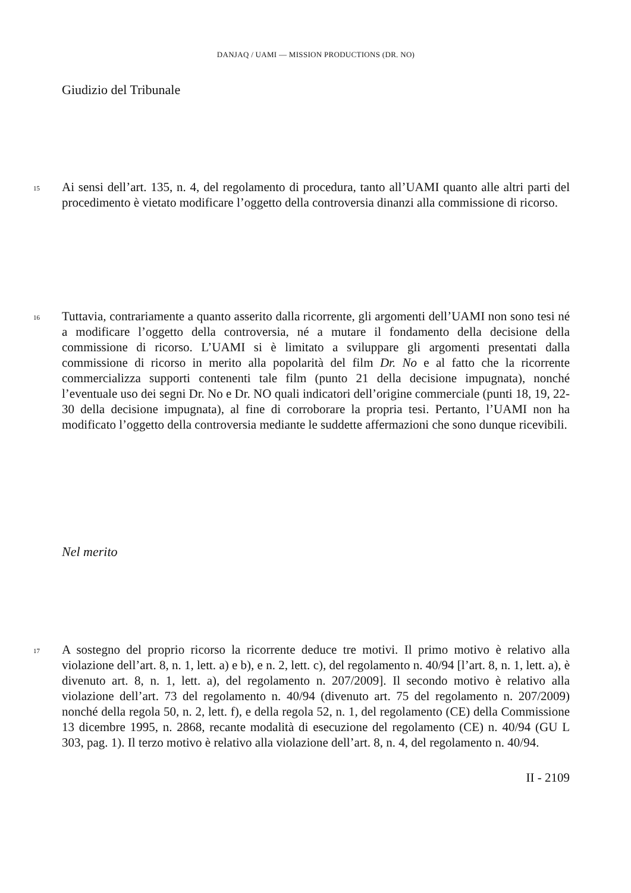DANJAQ / UAMI — MISSION PRODUCTIONS (DR. NO)
Giudizio del Tribunale
15
Ai sensi dell’art. 135, n. 4, del regolamento di procedura, tanto all’UAMI quanto alle altri parti del procedimento è vietato modificare l’oggetto della controversia dinanzi alla commissione di ricorso.
16
Tuttavia, contrariamente a quanto asserito dalla ricorrente, gli argomenti dell’UAMI non sono tesi né a modificare l’oggetto della controversia, né a mutare il fondamento della decisione della commissione di ricorso. L’UAMI si è limitato a sviluppare gli argomenti presentati dalla commissione di ricorso in merito alla popolarità del film Dr. No e al fatto che la ricorrente commercializza supporti contenenti tale film (punto 21 della decisione impugnata), nonché l’eventuale uso dei segni Dr. No e Dr. NO quali indicatori dell’origine commerciale (punti 18, 19, 22-30 della decisione impugnata), al fine di corroborare la propria tesi. Pertanto, l’UAMI non ha modificato l’oggetto della controversia mediante le suddette affermazioni che sono dunque ricevibili.
Nel merito
17
A sostegno del proprio ricorso la ricorrente deduce tre motivi. Il primo motivo è relativo alla violazione dell’art. 8, n. 1, lett. a) e b), e n. 2, lett. c), del regolamento n. 40/94 [l’art. 8, n. 1, lett. a), è divenuto art. 8, n. 1, lett. a), del regolamento n. 207/2009]. Il secondo motivo è relativo alla violazione dell’art. 73 del regolamento n. 40/94 (divenuto art. 75 del regolamento n. 207/2009) nonché della regola 50, n. 2, lett. f), e della regola 52, n. 1, del regolamento (CE) della Commissione 13 dicembre 1995, n. 2868, recante modalità di esecuzione del regolamento (CE) n. 40/94 (GU L 303, pag. 1). Il terzo motivo è relativo alla violazione dell’art. 8, n. 4, del regolamento n. 40/94.
II - 2109